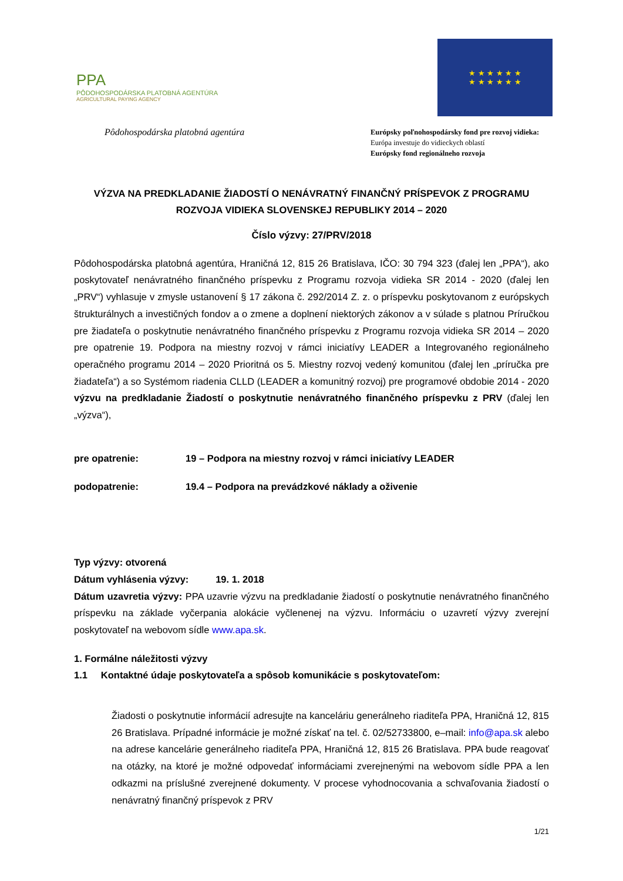PPA
PÔDOHOSPODÁRSKA PLATOBNÁ AGENTÚRA
AGRICULTURAL PAYING AGENCY
★ ★ ★ ★ ★ ★
★ ★ ★ ★ ★ ★
Pôdohospodárska platobná agentúra
Európsky poľnohospodársky fond pre rozvoj vidieka:
Európa investuje do vidieckych oblastí
Európsky fond regionálneho rozvoja
VÝZVA NA PREDKLADANIE ŽIADOSTÍ O NENÁVRATNÝ FINANČNÝ PRÍSPEVOK Z PROGRAMU ROZVOJA VIDIEKA SLOVENSKEJ REPUBLIKY 2014 – 2020
Číslo výzvy: 27/PRV/2018
Pôdohospodárska platobná agentúra, Hraničná 12, 815 26 Bratislava, IČO: 30 794 323 (ďalej len „PPA“), ako poskytovateľ nenávratného finančného príspevku z Programu rozvoja vidieka SR 2014 - 2020 (ďalej len „PRV“) vyhlasuje v zmysle ustanovení § 17 zákona č. 292/2014 Z. z. o príspevku poskytovanom z európskych štrukturálnych a investičných fondov a o zmene a doplnení niektorých zákonov a v súlade s platnou Príručkou pre žiadateľa o poskytnutie nenávratného finančného príspevku z Programu rozvoja vidieka SR 2014 – 2020 pre opatrenie 19. Podpora na miestny rozvoj v rámci iniciatívy LEADER a Integrovaného regionálneho operačného programu 2014 – 2020 Prioritná os 5. Miestny rozvoj vedený komunitou (ďalej len „príručka pre žiadateľa“) a so Systémom riadenia CLLD (LEADER a komunitný rozvoj) pre programové obdobie 2014 - 2020 výzvu na predkladanie Žiadostí o poskytnutie nenávratného finančného príspevku z PRV (ďalej len „výzva“),
pre opatrenie: 19 – Podpora na miestny rozvoj v rámci iniciatívy LEADER
podopatrenie: 19.4 – Podpora na prevádzkové náklady a oživenie
Typ výzvy: otvorená
Dátum vyhlásenia výzvy: 19. 1. 2018
Dátum uzavretia výzvy: PPA uzavrie výzvu na predkladanie žiadostí o poskytnutie nenávratného finančného príspevku na základe vyčerpania alokácie vyčlenenej na výzvu. Informáciu o uzavretí výzvy zverejní poskytovateľ na webovom sídle www.apa.sk.
1. Formálne náležitosti výzvy
1.1 Kontaktné údaje poskytovateľa a spôsob komunikácie s poskytovateľom:
Žiadosti o poskytnutie informácií adresujte na kanceláriu generálneho riaditeľa PPA, Hraničná 12, 815 26 Bratislava. Prípadné informácie je možné získať na tel. č. 02/52733800, e–mail: info@apa.sk alebo na adrese kancelárie generálneho riaditeľa PPA, Hraničná 12, 815 26 Bratislava. PPA bude reagovať na otázky, na ktoré je možné odpovedať informáciami zverejnenými na webovom sídle PPA a len odkazmi na príslušné zverejnené dokumenty. V procese vyhodnocovania a schvaľovania žiadostí o nenávratný finančný príspevok z PRV
1/21